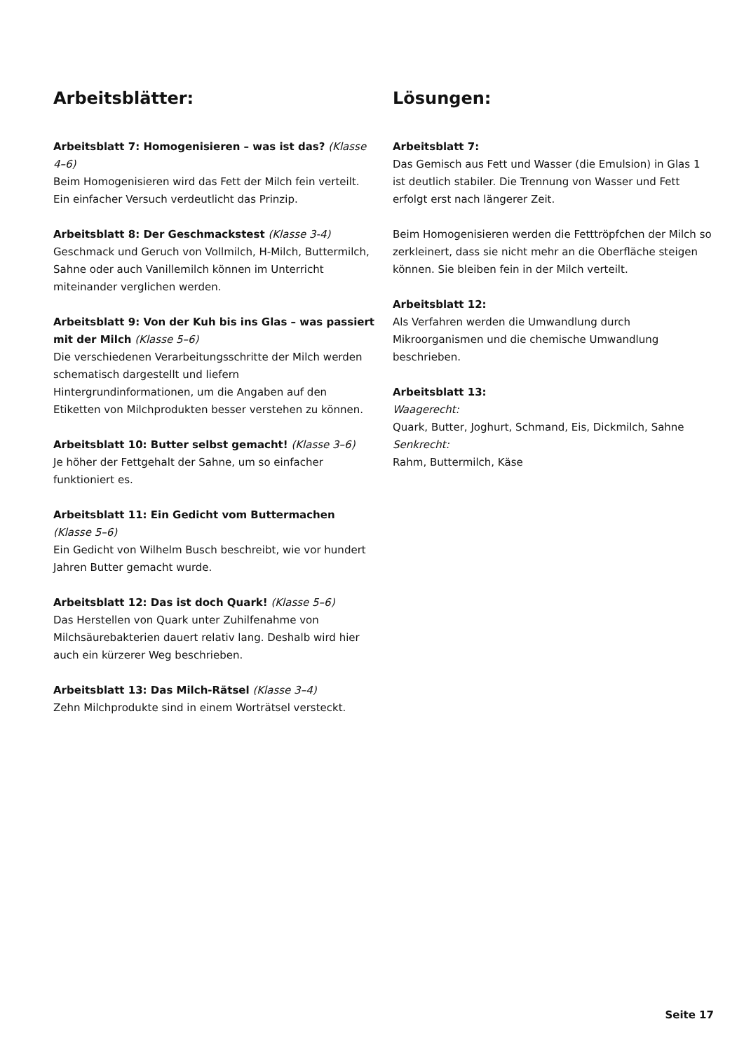Arbeitsblätter:
Arbeitsblatt 7: Homogenisieren – was ist das? (Klasse 4–6)
Beim Homogenisieren wird das Fett der Milch fein verteilt. Ein einfacher Versuch verdeutlicht das Prinzip.
Arbeitsblatt 8: Der Geschmackstest (Klasse 3-4)
Geschmack und Geruch von Vollmilch, H-Milch, Buttermilch, Sahne oder auch Vanillemilch können im Unterricht miteinander verglichen werden.
Arbeitsblatt 9: Von der Kuh bis ins Glas – was passiert mit der Milch (Klasse 5–6)
Die verschiedenen Verarbeitungsschritte der Milch werden schematisch dargestellt und liefern Hintergrundinformationen, um die Angaben auf den Etiketten von Milchprodukten besser verstehen zu können.
Arbeitsblatt 10: Butter selbst gemacht! (Klasse 3–6)
Je höher der Fettgehalt der Sahne, um so einfacher funktioniert es.
Arbeitsblatt 11: Ein Gedicht vom Buttermachen (Klasse 5–6)
Ein Gedicht von Wilhelm Busch beschreibt, wie vor hundert Jahren Butter gemacht wurde.
Arbeitsblatt 12: Das ist doch Quark! (Klasse 5–6)
Das Herstellen von Quark unter Zuhilfenahme von Milchsäurebakterien dauert relativ lang. Deshalb wird hier auch ein kürzerer Weg beschrieben.
Arbeitsblatt 13: Das Milch-Rätsel (Klasse 3–4)
Zehn Milchprodukte sind in einem Worträtsel versteckt.
Lösungen:
Arbeitsblatt 7:
Das Gemisch aus Fett und Wasser (die Emulsion) in Glas 1 ist deutlich stabiler. Die Trennung von Wasser und Fett erfolgt erst nach längerer Zeit.
Beim Homogenisieren werden die Fetttröpfchen der Milch so zerkleinert, dass sie nicht mehr an die Oberfläche steigen können. Sie bleiben fein in der Milch verteilt.
Arbeitsblatt 12:
Als Verfahren werden die Umwandlung durch Mikroorganismen und die chemische Umwandlung beschrieben.
Arbeitsblatt 13:
Waagerecht:
Quark, Butter, Joghurt, Schmand, Eis, Dickmilch, Sahne
Senkrecht:
Rahm, Buttermilch, Käse
Seite 17